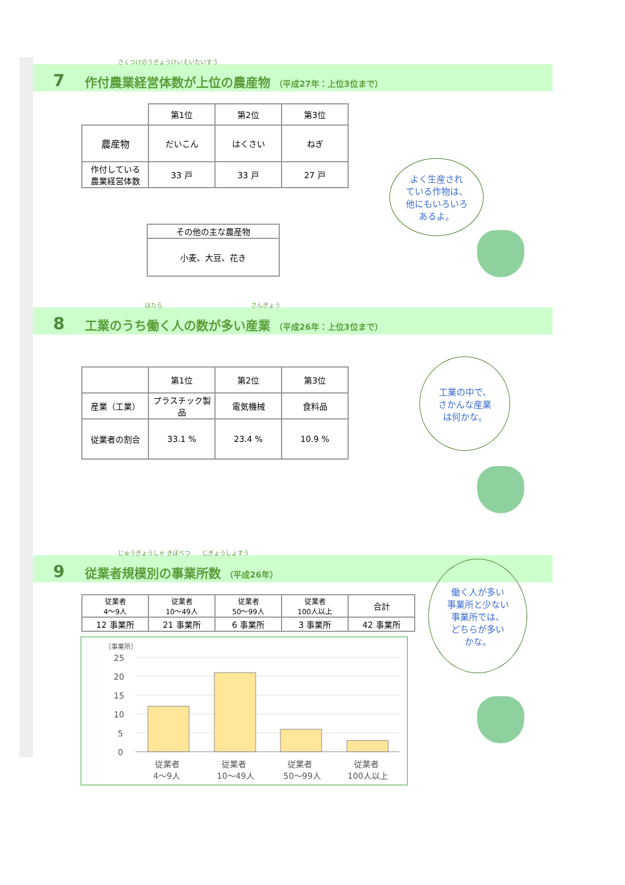さくつけのうぎょうけいえいたいすう
7 作付農業経営体数が上位の農産物 （平成27年：上位3位まで）
| | 第1位 | 第2位 | 第3位 |
| 農産物 | だいこん | はくさい | ねぎ |
| 作付している 農業経営体数 | 33 戸 | 33 戸 | 27 戸 |
| その他の主な農産物 |
| 小麦、大豆、花き |
はたら　　　　　　　　　　　　　　　さんぎょう
8 工業のうち働く人の数が多い産業 （平成26年：上位3位まで）
| | 第1位 | 第2位 | 第3位 |
| 産業（工業） | プラスチック製品 | 電気機械 | 食料品 |
| 従業者の割合 | 33.1 % | 23.4 % | 10.9 % |
じゅうぎょうしゃ きぼべつ　　じぎょうしょすう
9 従業者規模別の事業所数 （平成26年）
| 従業者 4～9人 | 従業者 10～49人 | 従業者 50～99人 | 従業者 100人以上 | 合計 |
| 12 事業所 | 21 事業所 | 6 事業所 | 3 事業所 | 42 事業所 |
（事業所）
25
20
15
10
5
0
従業者
4～9人
従業者
10～49人
従業者
50～99人
従業者
100人以上
よく生産され
ている作物は、
他にもいろいろ
あるよ。
工業の中で、
さかんな産業
は何かな。
働く人が多い
事業所と少ない
事業所では、
どちらが多い
かな。